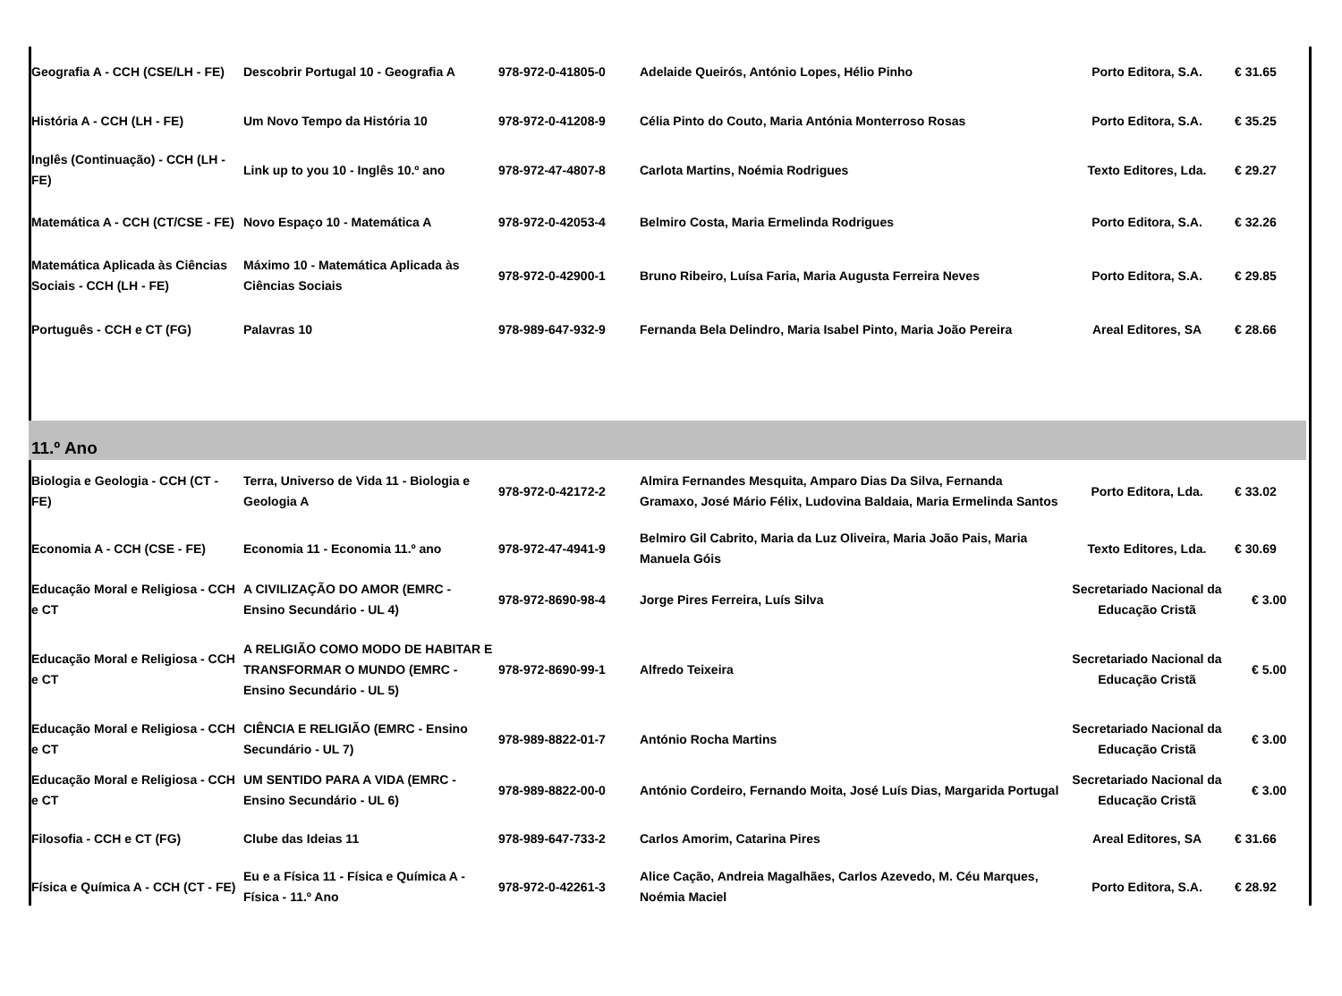| Geografia A - CCH (CSE/LH - FE) | Descobrir Portugal 10 - Geografia A | 978-972-0-41805-0 | Adelaide Queirós, António Lopes, Hélio Pinho | Porto Editora, S.A. | € 31.65 |
| História A - CCH (LH - FE) | Um Novo Tempo da História 10 | 978-972-0-41208-9 | Célia Pinto do Couto, Maria Antónia Monterroso Rosas | Porto Editora, S.A. | € 35.25 |
| Inglês (Continuação) - CCH (LH - FE) | Link up to you 10 - Inglês 10.º ano | 978-972-47-4807-8 | Carlota Martins, Noémia Rodrigues | Texto Editores, Lda. | € 29.27 |
| Matemática A - CCH (CT/CSE - FE) | Novo Espaço 10 - Matemática A | 978-972-0-42053-4 | Belmiro Costa, Maria Ermelinda Rodrigues | Porto Editora, S.A. | € 32.26 |
| Matemática Aplicada às Ciências Sociais - CCH (LH - FE) | Máximo 10 - Matemática Aplicada às Ciências Sociais | 978-972-0-42900-1 | Bruno Ribeiro, Luísa Faria, Maria Augusta Ferreira Neves | Porto Editora, S.A. | € 29.85 |
| Português - CCH e CT (FG) | Palavras 10 | 978-989-647-932-9 | Fernanda Bela Delindro, Maria Isabel Pinto, Maria João Pereira | Areal Editores, SA | € 28.66 |
| 11.º Ano | | | | | |
| Biologia e Geologia - CCH (CT - FE) | Terra, Universo de Vida 11 - Biologia e Geologia A | 978-972-0-42172-2 | Almira Fernandes Mesquita, Amparo Dias Da Silva, Fernanda Gramaxo, José Mário Félix, Ludovina Baldaia, Maria Ermelinda Santos | Porto Editora, Lda. | € 33.02 |
| Economia A - CCH (CSE - FE) | Economia 11 - Economia 11.º ano | 978-972-47-4941-9 | Belmiro Gil Cabrito, Maria da Luz Oliveira, Maria João Pais, Maria Manuela Góis | Texto Editores, Lda. | € 30.69 |
| Educação Moral e Religiosa - CCH e CT | A CIVILIZAÇÃO DO AMOR (EMRC - Ensino Secundário - UL 4) | 978-972-8690-98-4 | Jorge Pires Ferreira, Luís Silva | Secretariado Nacional da Educação Cristã | € 3.00 |
| Educação Moral e Religiosa - CCH e CT | A RELIGIÃO COMO MODO DE HABITAR E TRANSFORMAR O MUNDO (EMRC - Ensino Secundário - UL 5) | 978-972-8690-99-1 | Alfredo Teixeira | Secretariado Nacional da Educação Cristã | € 5.00 |
| Educação Moral e Religiosa - CCH e CT | CIÊNCIA E RELIGIÃO (EMRC - Ensino Secundário - UL 7) | 978-989-8822-01-7 | António Rocha Martins | Secretariado Nacional da Educação Cristã | € 3.00 |
| Educação Moral e Religiosa - CCH e CT | UM SENTIDO PARA A VIDA (EMRC - Ensino Secundário - UL 6) | 978-989-8822-00-0 | António Cordeiro, Fernando Moita, José Luís Dias, Margarida Portugal | Secretariado Nacional da Educação Cristã | € 3.00 |
| Filosofia - CCH e CT (FG) | Clube das Ideias 11 | 978-989-647-733-2 | Carlos Amorim, Catarina Pires | Areal Editores, SA | € 31.66 |
| Física e Química A - CCH (CT - FE) | Eu e a Física 11 - Física e Química A - Física - 11.º Ano | 978-972-0-42261-3 | Alice Cação, Andreia Magalhães, Carlos Azevedo, M. Céu Marques, Noémia Maciel | Porto Editora, S.A. | € 28.92 |